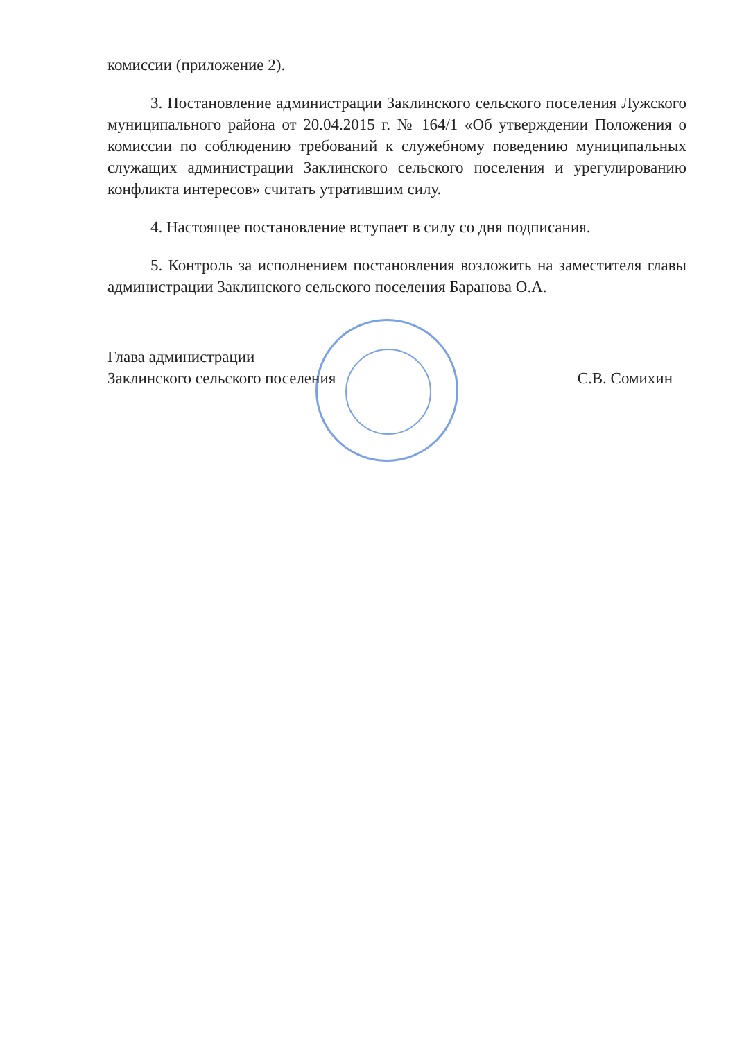комиссии (приложение 2).
3. Постановление администрации Заклинского сельского поселения Лужского муниципального района от 20.04.2015 г. № 164/1 «Об утверждении Положения о комиссии по соблюдению требований к служебному поведению муниципальных служащих администрации Заклинского сельского поселения и урегулированию конфликта интересов» считать утратившим силу.
4. Настоящее постановление вступает в силу со дня подписания.
5. Контроль за исполнением постановления возложить на заместителя главы администрации Заклинского сельского поселения Баранова О.А.
Глава администрации
Заклинского сельского поселения
С.В. Сомихин